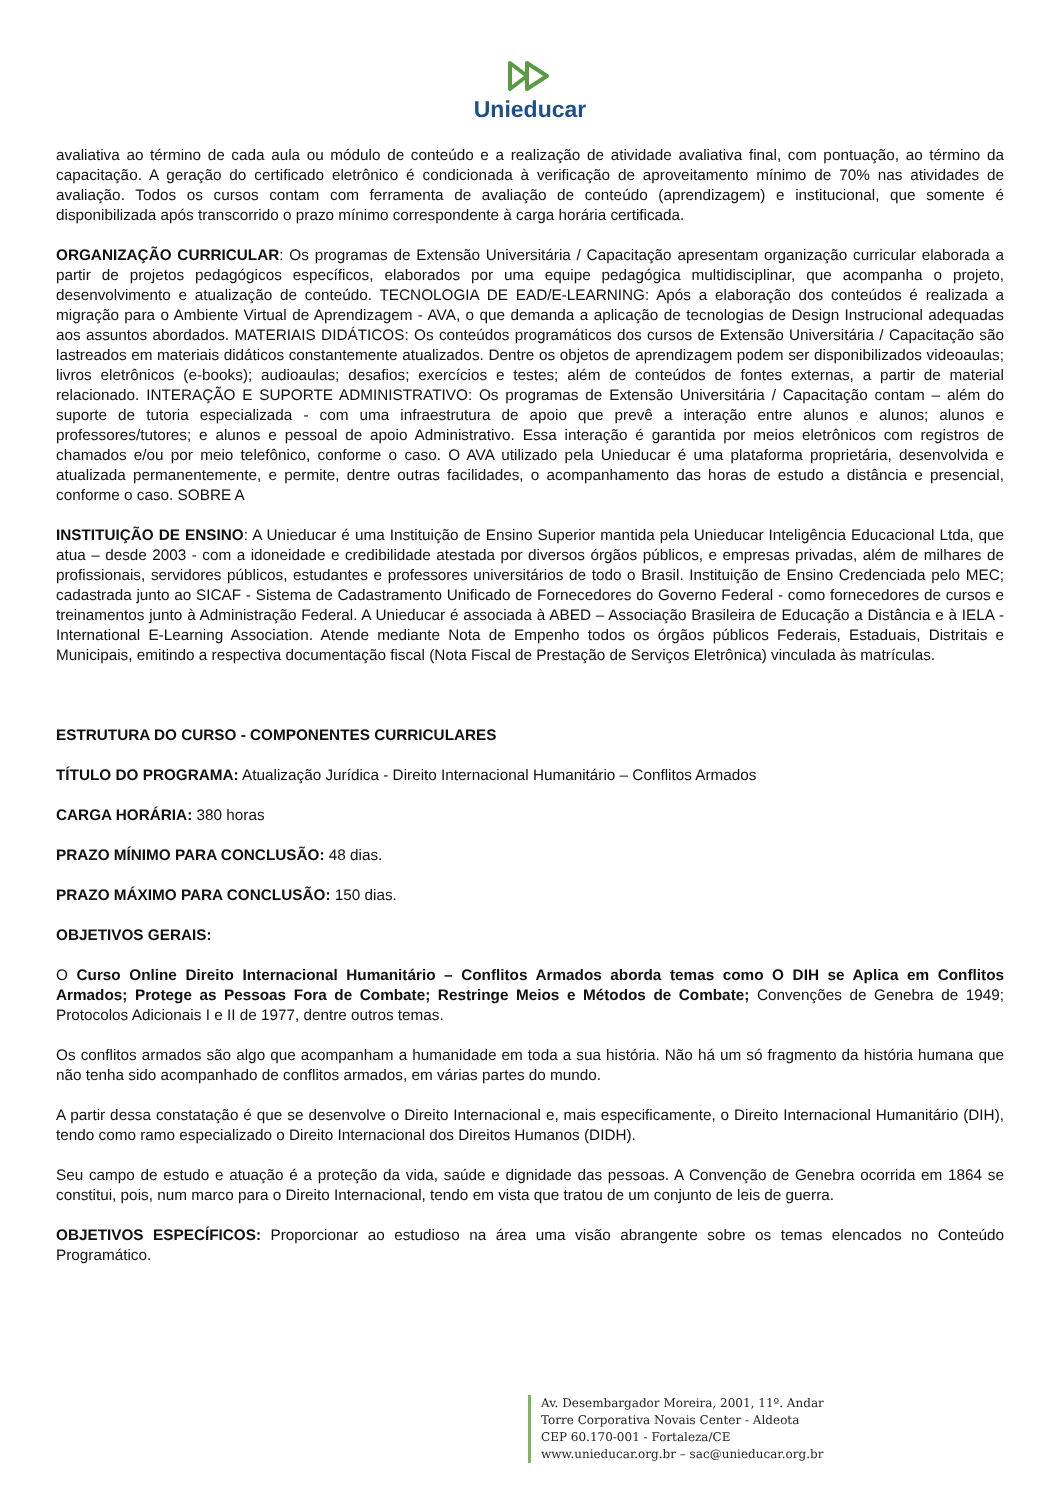Unieducar
avaliativa ao término de cada aula ou módulo de conteúdo e a realização de atividade avaliativa final, com pontuação, ao término da capacitação. A geração do certificado eletrônico é condicionada à verificação de aproveitamento mínimo de 70% nas atividades de avaliação. Todos os cursos contam com ferramenta de avaliação de conteúdo (aprendizagem) e institucional, que somente é disponibilizada após transcorrido o prazo mínimo correspondente à carga horária certificada.
ORGANIZAÇÃO CURRICULAR: Os programas de Extensão Universitária / Capacitação apresentam organização curricular elaborada a partir de projetos pedagógicos específicos, elaborados por uma equipe pedagógica multidisciplinar, que acompanha o projeto, desenvolvimento e atualização de conteúdo. TECNOLOGIA DE EAD/E-LEARNING: Após a elaboração dos conteúdos é realizada a migração para o Ambiente Virtual de Aprendizagem - AVA, o que demanda a aplicação de tecnologias de Design Instrucional adequadas aos assuntos abordados. MATERIAIS DIDÁTICOS: Os conteúdos programáticos dos cursos de Extensão Universitária / Capacitação são lastreados em materiais didáticos constantemente atualizados. Dentre os objetos de aprendizagem podem ser disponibilizados videoaulas; livros eletrônicos (e-books); audioaulas; desafios; exercícios e testes; além de conteúdos de fontes externas, a partir de material relacionado. INTERAÇÃO E SUPORTE ADMINISTRATIVO: Os programas de Extensão Universitária / Capacitação contam – além do suporte de tutoria especializada - com uma infraestrutura de apoio que prevê a interação entre alunos e alunos; alunos e professores/tutores; e alunos e pessoal de apoio Administrativo. Essa interação é garantida por meios eletrônicos com registros de chamados e/ou por meio telefônico, conforme o caso. O AVA utilizado pela Unieducar é uma plataforma proprietária, desenvolvida e atualizada permanentemente, e permite, dentre outras facilidades, o acompanhamento das horas de estudo a distância e presencial, conforme o caso. SOBRE A
INSTITUIÇÃO DE ENSINO: A Unieducar é uma Instituição de Ensino Superior mantida pela Unieducar Inteligência Educacional Ltda, que atua – desde 2003 - com a idoneidade e credibilidade atestada por diversos órgãos públicos, e empresas privadas, além de milhares de profissionais, servidores públicos, estudantes e professores universitários de todo o Brasil. Instituição de Ensino Credenciada pelo MEC; cadastrada junto ao SICAF - Sistema de Cadastramento Unificado de Fornecedores do Governo Federal - como fornecedores de cursos e treinamentos junto à Administração Federal. A Unieducar é associada à ABED – Associação Brasileira de Educação a Distância e à IELA - International E-Learning Association. Atende mediante Nota de Empenho todos os órgãos públicos Federais, Estaduais, Distritais e Municipais, emitindo a respectiva documentação fiscal (Nota Fiscal de Prestação de Serviços Eletrônica) vinculada às matrículas.
ESTRUTURA DO CURSO - COMPONENTES CURRICULARES
TÍTULO DO PROGRAMA: Atualização Jurídica - Direito Internacional Humanitário – Conflitos Armados
CARGA HORÁRIA: 380 horas
PRAZO MÍNIMO PARA CONCLUSÃO: 48 dias.
PRAZO MÁXIMO PARA CONCLUSÃO: 150 dias.
OBJETIVOS GERAIS:
O Curso Online Direito Internacional Humanitário – Conflitos Armados aborda temas como O DIH se Aplica em Conflitos Armados; Protege as Pessoas Fora de Combate; Restringe Meios e Métodos de Combate; Convenções de Genebra de 1949; Protocolos Adicionais I e II de 1977, dentre outros temas.
Os conflitos armados são algo que acompanham a humanidade em toda a sua história. Não há um só fragmento da história humana que não tenha sido acompanhado de conflitos armados, em várias partes do mundo.
A partir dessa constatação é que se desenvolve o Direito Internacional e, mais especificamente, o Direito Internacional Humanitário (DIH), tendo como ramo especializado o Direito Internacional dos Direitos Humanos (DIDH).
Seu campo de estudo e atuação é a proteção da vida, saúde e dignidade das pessoas. A Convenção de Genebra ocorrida em 1864 se constitui, pois, num marco para o Direito Internacional, tendo em vista que tratou de um conjunto de leis de guerra.
OBJETIVOS ESPECÍFICOS: Proporcionar ao estudioso na área uma visão abrangente sobre os temas elencados no Conteúdo Programático.
Av. Desembargador Moreira, 2001, 11º. Andar
Torre Corporativa Novais Center - Aldeota
CEP 60.170-001 - Fortaleza/CE
www.unieducar.org.br – sac@unieducar.org.br